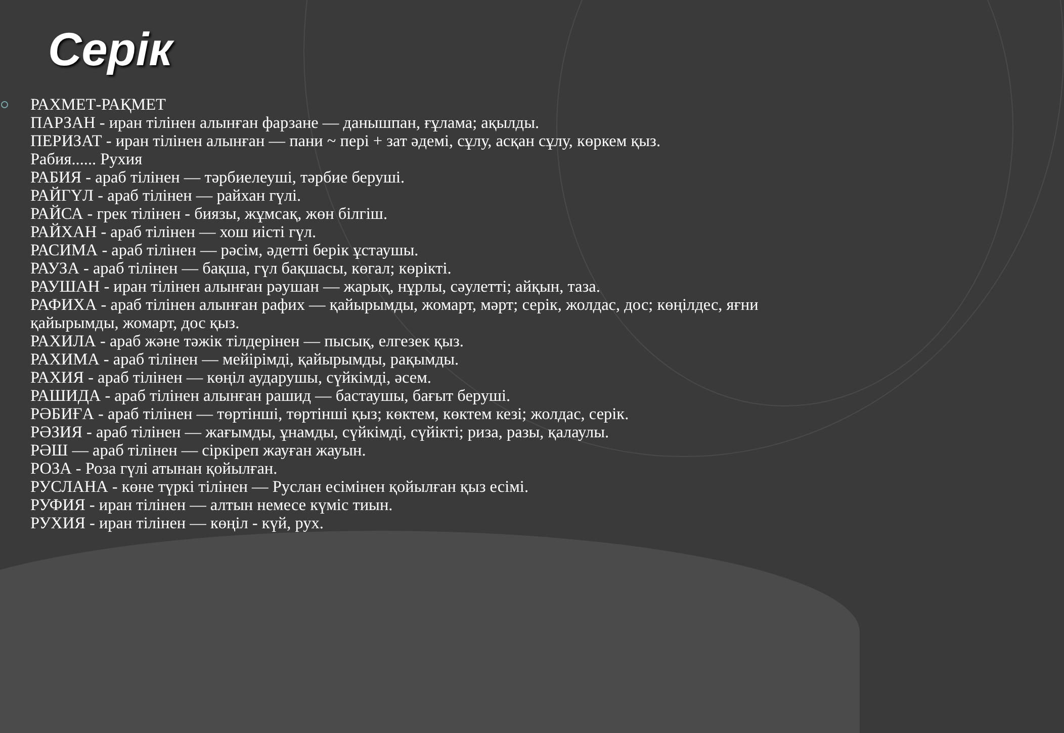Серік
РАХМЕТ-РАҚМЕТ
ПАРЗАН - иран тілінен алынған фарзане — данышпан, ғұлама; ақылды.
ПЕРИЗАТ - иран тілінен алынған — пани ~ пері + зат әдемі, сұлу, асқан сұлу, көркем қыз.
Рабия...... Рухия
РАБИЯ - араб тілінен — тәрбиелеуші, тәрбие беруші.
РАЙГҮЛ - араб тілінен — райхан гүлі.
РАЙСА - грек тілінен - биязы, жұмсақ, жөн білгіш.
РАЙХАН - араб тілінен — хош иісті гүл.
РАСИМА - араб тілінен — рәсім, әдетті берік ұстаушы.
РАУЗА - араб тілінен — бақша, гүл бақшасы, көгал; көрікті.
РАУШАН - иран тілінен алынған рәушан — жарық, нұрлы, сәулетті; айқын, таза.
РАФИХА - араб тілінен алынған рафих — қайырымды, жомарт, мәрт; серік, жолдас, дос; көңілдес, яғни қайырымды, жомарт, дос қыз.
РАХИЛА - араб және тәжік тілдерінен — пысық, елгезек қыз.
РАХИМА - араб тілінен — мейірімді, қайырымды, рақымды.
РАХИЯ - араб тілінен — көңіл аударушы, сүйкімді, әсем.
РАШИДА - араб тілінен алынған рашид — бастаушы, бағыт беруші.
РӘБИҒА - араб тілінен — төртінші, төртінші қыз; көктем, көктем кезі; жолдас, серік.
РӘЗИЯ - араб тілінен — жағымды, ұнамды, сүйкімді, сүйікті; риза, разы, қалаулы.
РӘШ — араб тілінен — сіркіреп жауған жауын.
РОЗА - Роза гүлі атынан қойылған.
РУСЛАНА - көне түркі тілінен — Руслан есімінен қойылған қыз есімі.
РУФИЯ - иран тілінен — алтын немесе күміс тиын.
РУХИЯ - иран тілінен — көңіл - күй, рух.